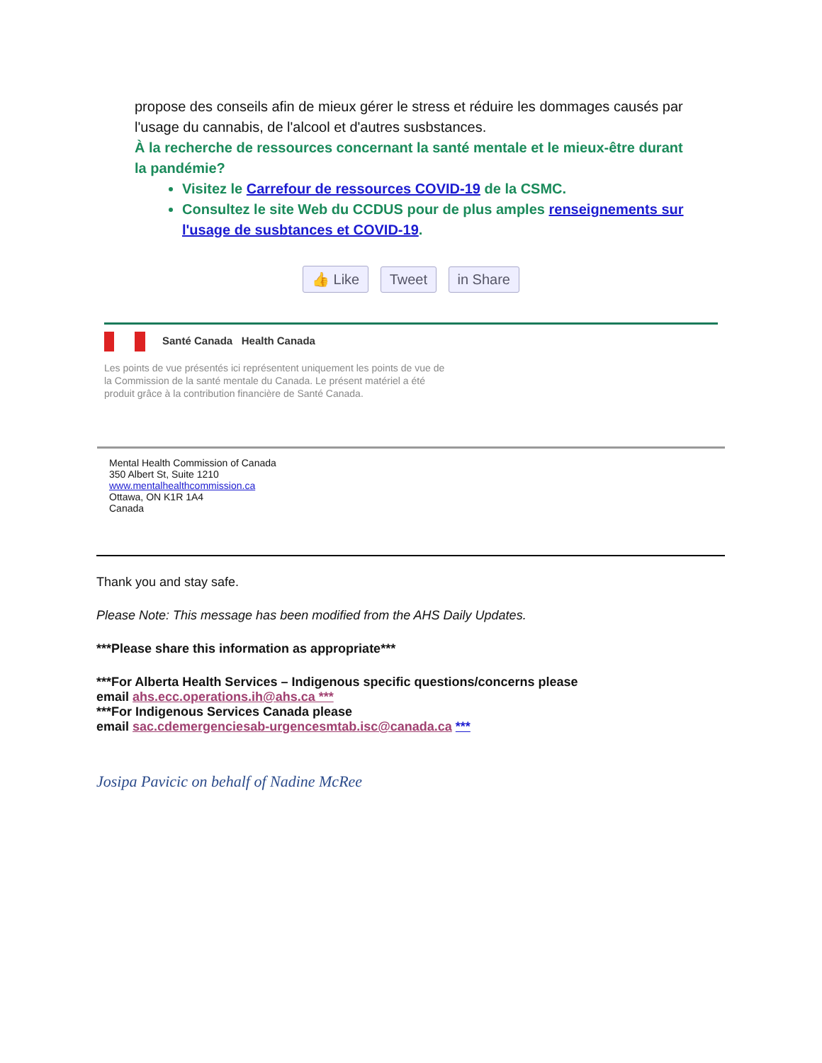propose des conseils afin de mieux gérer le stress et réduire les dommages causés par l'usage du cannabis, de l'alcool et d'autres susbstances.
À la recherche de ressources concernant la santé mentale et le mieux-être durant la pandémie?
Visitez le Carrefour de ressources COVID-19 de la CSMC.
Consultez le site Web du CCDUS pour de plus amples renseignements sur l'usage de susbtances et COVID-19.
👍 Like Tweet in Share
Santé Canada Health Canada
Les points de vue présentés ici représentent uniquement les points de vue de
la Commission de la santé mentale du Canada. Le présent matériel a été
produit grâce à la contribution financière de Santé Canada.
Mental Health Commission of Canada
350 Albert St, Suite 1210
www.mentalhealthcommission.ca
Ottawa, ON K1R 1A4
Canada
Thank you and stay safe.
Please Note: This message has been modified from the AHS Daily Updates.
***Please share this information as appropriate***
***For Alberta Health Services – Indigenous specific questions/concerns please
email ahs.ecc.operations.ih@ahs.ca ***
***For Indigenous Services Canada please
email sac.cdemergenciesab-urgencesmtab.isc@canada.ca ***
Josipa Pavicic on behalf of Nadine McRee